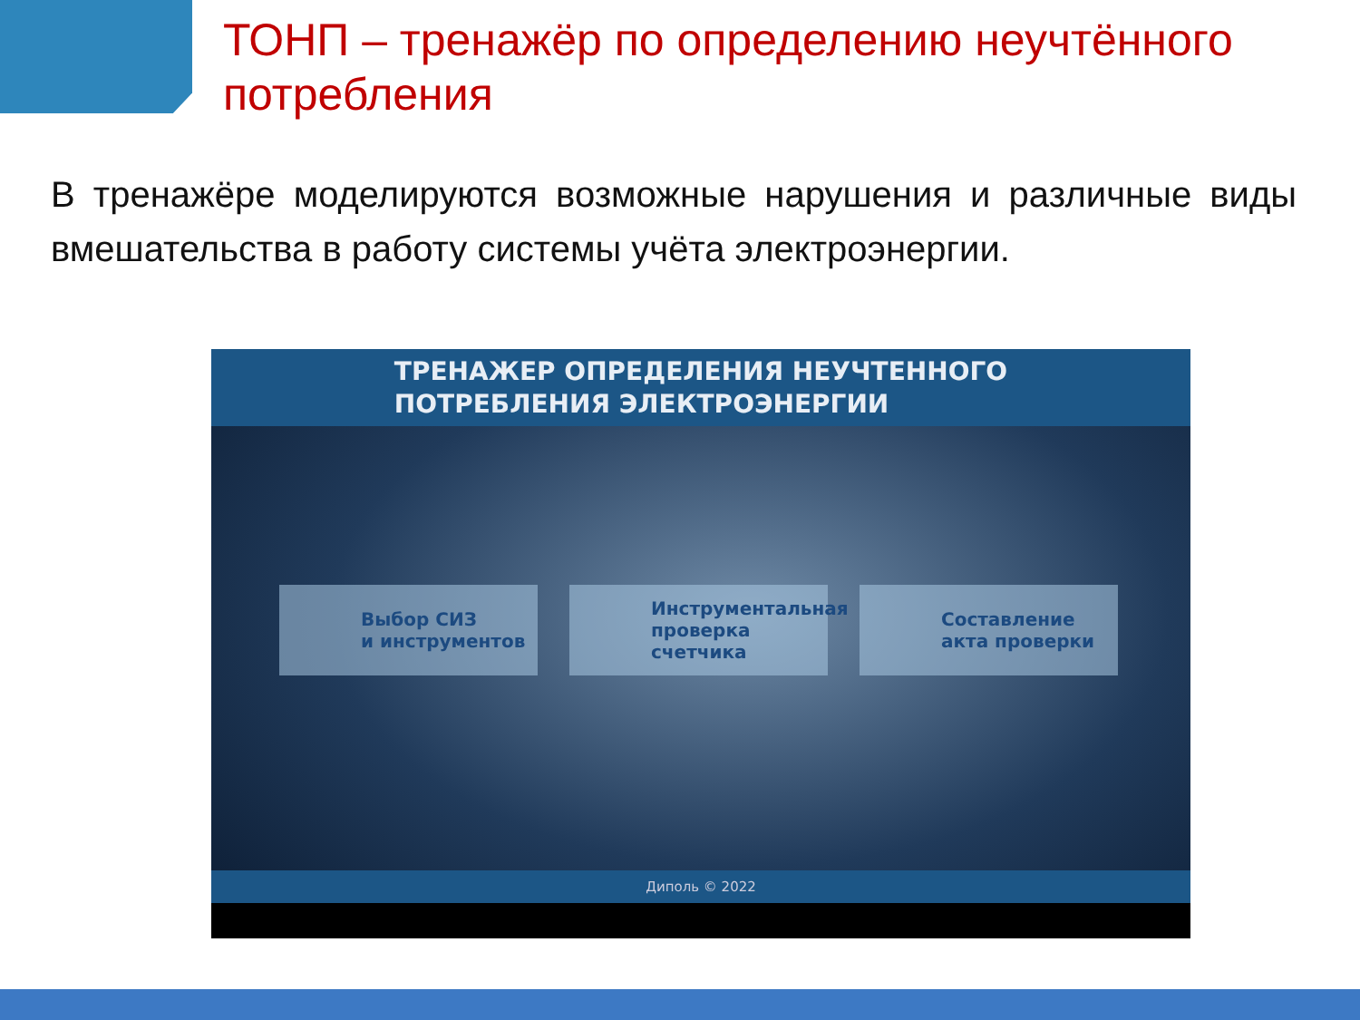ТОНП – тренажёр по определению неучтённого потребления
В тренажёре моделируются возможные нарушения и различные виды вмешательства в работу системы учёта электроэнергии.
ТРЕНАЖЕР ОПРЕДЕЛЕНИЯ НЕУЧТЕННОГО
ПОТРЕБЛЕНИЯ ЭЛЕКТРОЭНЕРГИИ
Выбор СИЗ
и инструментов
Инструментальная проверка счетчика
Составление акта проверки
Диполь © 2022